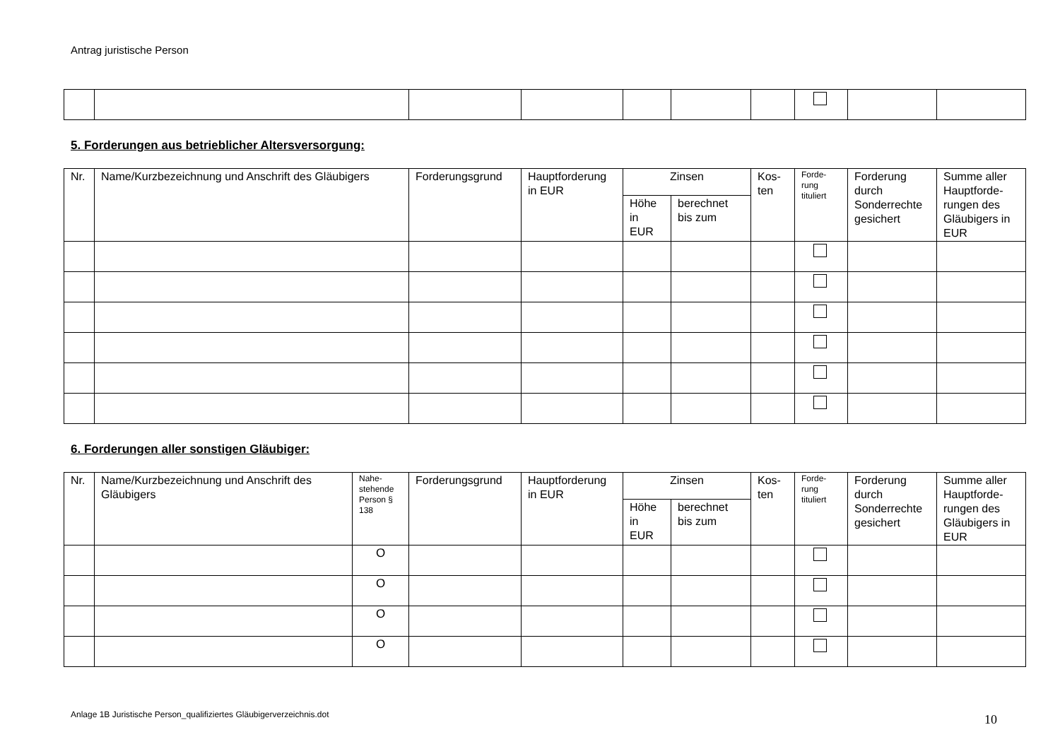Antrag juristische Person
5. Forderungen aus betrieblicher Altersversorgung:
| Nr. | Name/Kurzbezeichnung und Anschrift des Gläubigers | Forderungsgrund | Hauptforderung in EUR | Zinsen | | Kos-ten | Forde-rung tituliert | Forderung durch Sonderrechte gesichert | Summe aller Hauptforde-rungen des Gläubigers in EUR |
| --- | --- | --- | --- | --- | --- | --- | --- | --- | --- |
| | | | | Höhe in EUR | berechnet bis zum | | | | |
6. Forderungen aller sonstigen Gläubiger:
| Nr. | Name/Kurzbezeichnung und Anschrift des Gläubigers | Nahe-stehende Person § 138 | Forderungsgrund | Hauptforderung in EUR | Zinsen | | Kos-ten | Forde-rung tituliert | Forderung durch Sonderrechte gesichert | Summe aller Hauptforde-rungen des Gläubigers in EUR |
| --- | --- | --- | --- | --- | --- | --- | --- | --- | --- | --- |
| | | | | | Höhe in EUR | berechnet bis zum | | | | |
| | | O | | | | | | | | |
| | | O | | | | | | | | |
| | | O | | | | | | | | |
| | | O | | | | | | | | |
Anlage 1B Juristische Person_qualifiziertes Gläubigerverzeichnis.dot 10